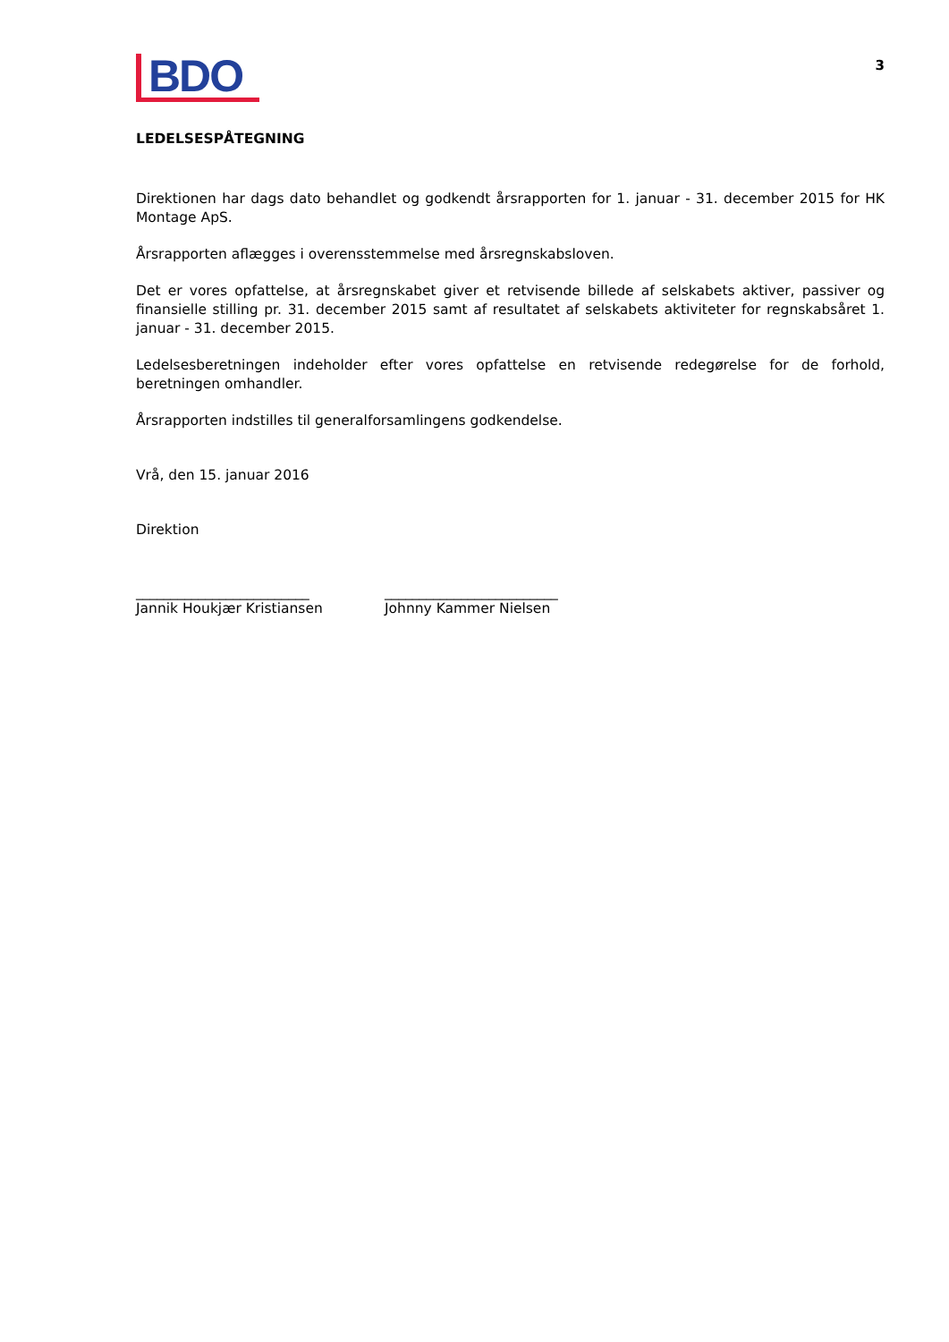BDO
3
LEDELSESPÅTEGNING
Direktionen har dags dato behandlet og godkendt årsrapporten for 1. januar - 31. december 2015 for HK Montage ApS.
Årsrapporten aflægges i overensstemmelse med årsregnskabsloven.
Det er vores opfattelse, at årsregnskabet giver et retvisende billede af selskabets aktiver, passiver og finansielle stilling pr. 31. december 2015 samt af resultatet af selskabets aktiviteter for regnskabsåret 1. januar - 31. december 2015.
Ledelsesberetningen indeholder efter vores opfattelse en retvisende redegørelse for de forhold, beretningen omhandler.
Årsrapporten indstilles til generalforsamlingens godkendelse.
Vrå, den 15. januar 2016
Direktion
_________________________
Jannik Houkjær Kristiansen
_________________________
Johnny Kammer Nielsen